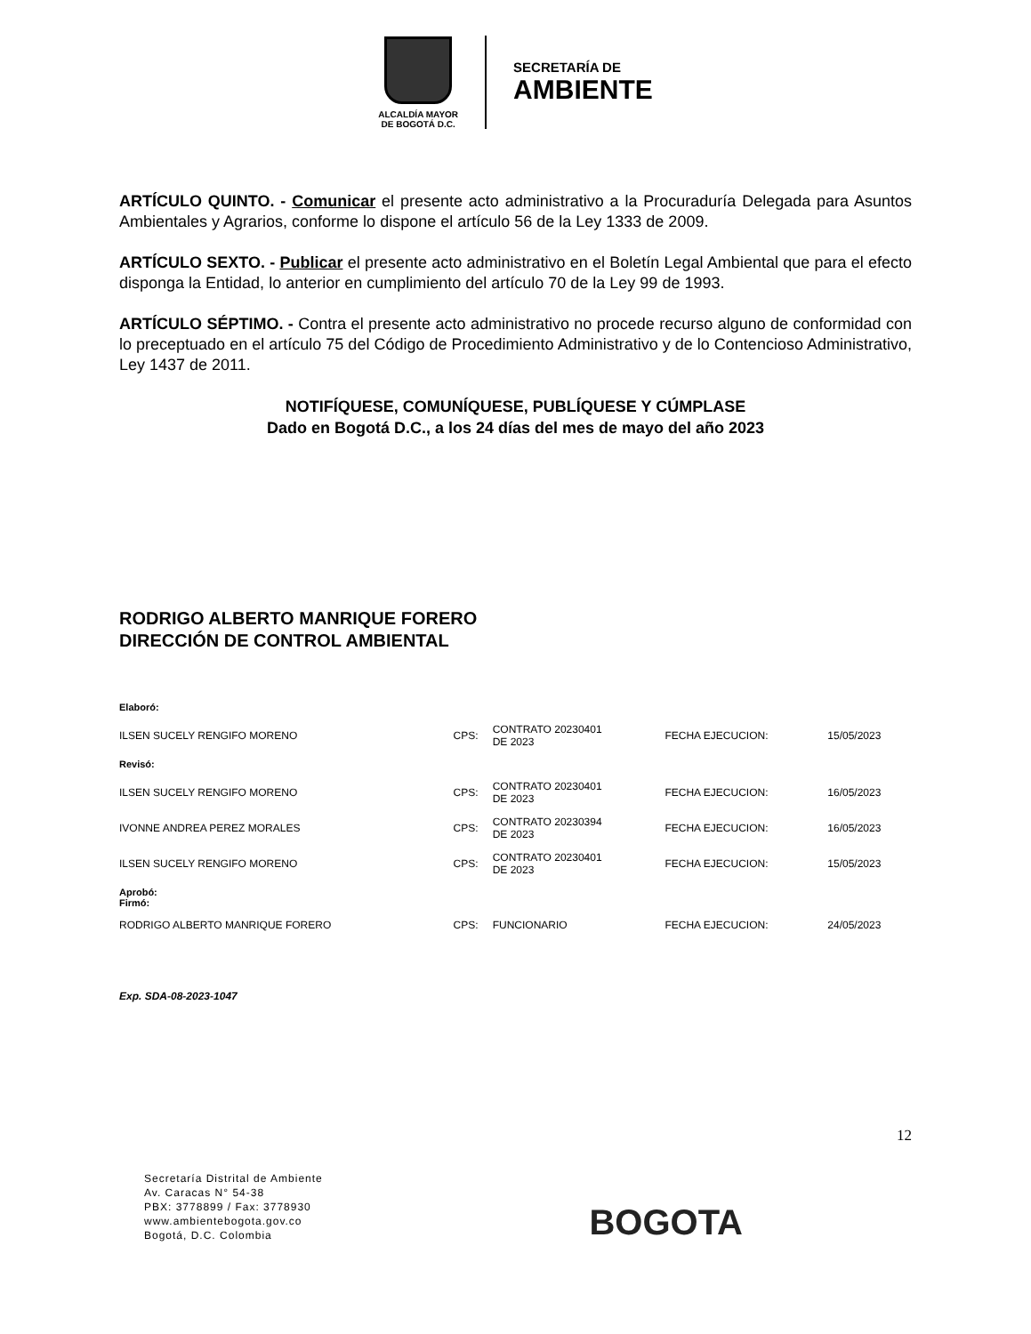ALCALDÍA MAYOR
DE BOGOTÁ D.C.
SECRETARÍA DE
AMBIENTE
ARTÍCULO QUINTO. - Comunicar el presente acto administrativo a la Procuraduría Delegada para Asuntos Ambientales y Agrarios, conforme lo dispone el artículo 56 de la Ley 1333 de 2009.
ARTÍCULO SEXTO. - Publicar el presente acto administrativo en el Boletín Legal Ambiental que para el efecto disponga la Entidad, lo anterior en cumplimiento del artículo 70 de la Ley 99 de 1993.
ARTÍCULO SÉPTIMO. - Contra el presente acto administrativo no procede recurso alguno de conformidad con lo preceptuado en el artículo 75 del Código de Procedimiento Administrativo y de lo Contencioso Administrativo, Ley 1437 de 2011.
NOTIFÍQUESE, COMUNÍQUESE, PUBLÍQUESE Y CÚMPLASE
Dado en Bogotá D.C., a los 24 días del mes de mayo del año 2023
RODRIGO ALBERTO MANRIQUE FORERO
DIRECCIÓN DE CONTROL AMBIENTAL
| Elaboró: | | | | |
| ILSEN SUCELY RENGIFO MORENO | CPS: | CONTRATO 20230401 DE 2023 | FECHA EJECUCION: | 15/05/2023 |
| Revisó: | | | | |
| ILSEN SUCELY RENGIFO MORENO | CPS: | CONTRATO 20230401 DE 2023 | FECHA EJECUCION: | 16/05/2023 |
| IVONNE ANDREA PEREZ MORALES | CPS: | CONTRATO 20230394 DE 2023 | FECHA EJECUCION: | 16/05/2023 |
| ILSEN SUCELY RENGIFO MORENO | CPS: | CONTRATO 20230401 DE 2023 | FECHA EJECUCION: | 15/05/2023 |
| Aprobó: Firmó: | | | | |
| RODRIGO ALBERTO MANRIQUE FORERO | CPS: | FUNCIONARIO | FECHA EJECUCION: | 24/05/2023 |
Exp. SDA-08-2023-1047
12
Secretaría Distrital de Ambiente
Av. Caracas N° 54-38
PBX: 3778899 / Fax: 3778930
www.ambientebogota.gov.co
Bogotá, D.C. Colombia
BOGOTA